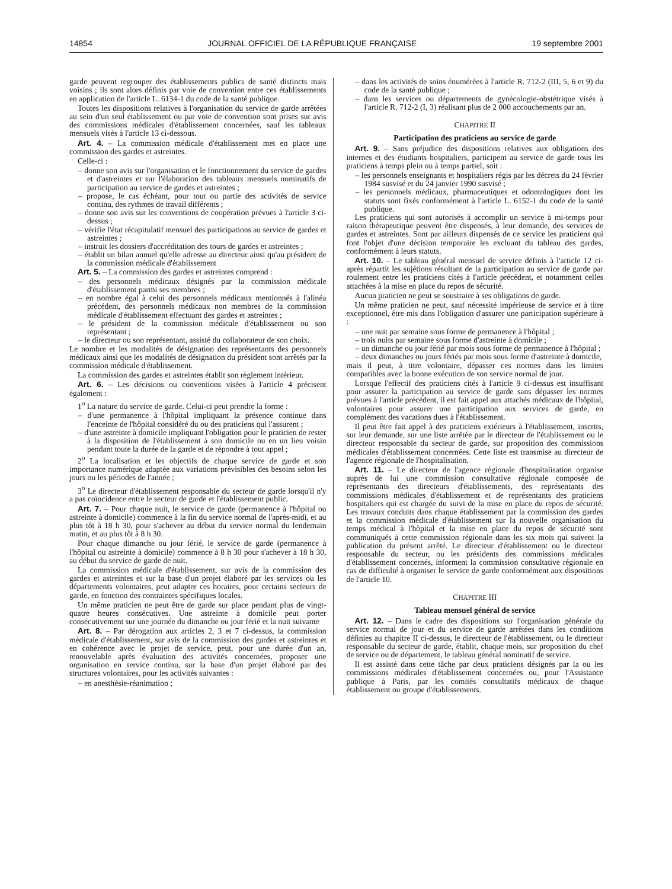14854 JOURNAL OFFICIEL DE LA RÉPUBLIQUE FRANÇAISE 19 septembre 2001
garde peuvent regrouper des établissements publics de santé distincts mais voisins ; ils sont alors définis par voie de convention entre ces établissements en application de l'article L. 6134-1 du code de la santé publique.
Toutes les dispositions relatives à l'organisation du service de garde arrêtées au sein d'un seul établissement ou par voie de convention sont prises sur avis des commissions médicales d'établissement concernées, sauf les tableaux mensuels visés à l'article 13 ci-dessous.
Art. 4. – La commission médicale d'établissement met en place une commission des gardes et astreintes.
Celle-ci :
– donne son avis sur l'organisation et le fonctionnement du service de gardes et d'astreintes et sur l'élaboration des tableaux mensuels nominatifs de participation au service de gardes et astreintes ;
– propose, le cas échéant, pour tout ou partie des activités de service continu, des rythmes de travail différents ;
– donne son avis sur les conventions de coopération prévues à l'article 3 ci-dessus ;
– vérifie l'état récapitulatif mensuel des participations au service de gardes et astreintes ;
– instruit les dossiers d'accréditation des tours de gardes et astreintes ;
– établit un bilan annuel qu'elle adresse au directeur ainsi qu'au président de la commission médicale d'établissement
Art. 5. – La commission des gardes et astreintes comprend :
– des personnels médicaux désignés par la commission médicale d'établissement parmi ses membres ;
– en nombre égal à celui des personnels médicaux mentionnés à l'alinéa précédent, des personnels médicaux non membres de la commission médicale d'établissement effectuant des gardes et astreintes ;
– le président de la commission médicale d'établissement ou son représentant ;
– le directeur ou son représentant, assisté du collaborateur de son choix.
Le nombre et les modalités de désignation des représentants des personnels médicaux ainsi que les modalités de désignation du président sont arrêtés par la commission médicale d'établissement.
La commission des gardes et astreintes établit son règlement intérieur.
Art. 6. – Les décisions ou conventions visées à l'article 4 précisent également :
1<sup>o</sup> La nature du service de garde. Celui-ci peut prendre la forme :
– d'une permanence à l'hôpital impliquant la présence continue dans l'enceinte de l'hôpital considéré du ou des praticiens qui l'assurent ;
– d'une astreinte à domicile impliquant l'obligation pour le praticien de rester à la disposition de l'établissement à son domicile ou en un lieu voisin pendant toute la durée de la garde et de répondre à tout appel ;
2<sup>o</sup> La localisation et les objectifs de chaque service de garde et son importance numérique adaptée aux variations prévisibles des besoins selon les jours ou les périodes de l'année ;
3<sup>o</sup> Le directeur d'établissement responsable du secteur de garde lorsqu'il n'y a pas coïncidence entre le secteur de garde et l'établissement public.
Art. 7. – Pour chaque nuit, le service de garde (permanence à l'hôpital ou astreinte à domicile) commence à la fin du service normal de l'après-midi, et au plus tôt à 18 h 30, pour s'achever au début du service normal du lendemain matin, et au plus tôt à 8 h 30.
Pour chaque dimanche ou jour férié, le service de garde (permanence à l'hôpital ou astreinte à domicile) commence à 8 h 30 pour s'achever à 18 h 30, au début du service de garde de nuit.
La commission médicale d'établissement, sur avis de la commission des gardes et astreintes et sur la base d'un projet élaboré par les services ou les départements volontaires, peut adapter ces horaires, pour certains secteurs de garde, en fonction des contraintes spécifiques locales.
Un même praticien ne peut être de garde sur place pendant plus de vingt-quatre heures consécutives. Une astreinte à domicile peut porter consécutivement sur une journée du dimanche ou jour férié et la nuit suivante
Art. 8. – Par dérogation aux articles 2, 3 et 7 ci-dessus, la commission médicale d'établissement, sur avis de la commission des gardes et astreintes et en cohérence avec le projet de service, peut, pour une durée d'un an, renouvelable après évaluation des activités concernées, proposer une organisation en service continu, sur la base d'un projet élaboré par des structures volontaires, pour les activités suivantes :
– en anesthésie-réanimation ;
– dans les activités de soins énumérées à l'article R. 712-2 (III, 5, 6 et 9) du code de la santé publique ;
– dans les services ou départements de gynécologie-obstétrique visés à l'article R. 712-2 (I, 3) réalisant plus de 2 000 accouchements par an.
CHAPITRE II
Participation des praticiens au service de garde
Art. 9. – Sans préjudice des dispositions relatives aux obligations des internes et des étudiants hospitaliers, participent au service de garde tous les praticiens à temps plein ou à temps partiel, soit :
– les personnels enseignants et hospitaliers régis par les décrets du 24 février 1984 susvisé et du 24 janvier 1990 susvisé ;
– les personnels médicaux, pharmaceutiques et odontologiques dont les statuts sont fixés conformément à l'article L. 6152-1 du code de la santé publique.
Les praticiens qui sont autorisés à accomplir un service à mi-temps pour raison thérapeutique peuvent être dispensés, à leur demande, des services de gardes et astreintes. Sont par ailleurs dispensés de ce service les praticiens qui font l'objet d'une décision temporaire les excluant du tableau des gardes, conformément à leurs statuts.
Art. 10. – Le tableau général mensuel de service définis à l'article 12 ci-après répartit les sujétions résultant de la participation au service de garde par roulement entre les praticiens cités à l'article précédent, et notamment celles attachées à la mise en place du repos de sécurité.
Aucun praticien ne peut se soustraire à ses obligations de garde.
Un même praticien ne peut, sauf nécessité impérieuse de service et à titre exceptionnel, être mis dans l'obligation d'assurer une participation supérieure à :
– une nuit par semaine sous forme de permanence à l'hôpital ;
– trois nuits par semaine sous forme d'astreinte à domicile ;
– un dimanche ou jour férié par mois sous forme de permanence à l'hôpital ;
– deux dimanches ou jours fériés par mois sous forme d'astreinte à domicile,
mais il peut, à titre volontaire, dépasser ces normes dans les limites compatibles avec la bonne exécution de son service normal de jour.
Lorsque l'effectif des praticiens cités à l'article 9 ci-dessus est insuffisant pour assurer la participation au service de garde sans dépasser les normes prévues à l'article précédent, il est fait appel aux attachés médicaux de l'hôpital, volontaires pour assurer une participation aux services de garde, en complément des vacations dues à l'établissement.
Il peut être fait appel à des praticiens extérieurs à l'établissement, inscrits, sur leur demande, sur une liste arrêtée par le directeur de l'établissement ou le directeur responsable du secteur de garde, sur proposition des commissions médicales d'établissement concernées. Cette liste est transmise au directeur de l'agence régionale de l'hospitalisation.
Art. 11. – Le directeur de l'agence régionale d'hospitalisation organise auprès de lui une commission consultative régionale composée de représentants des directeurs d'établissements, des représentants des commissions médicales d'établissement et de représentants des praticiens hospitaliers qui est chargée du suivi de la mise en place du repos de sécurité. Les travaux conduits dans chaque établissement par la commission des gardes et la commission médicale d'établissement sur la nouvelle organisation du temps médical à l'hôpital et la mise en place du repos de sécurité sont communiqués à cette commission régionale dans les six mois qui suivent la publication du présent arrêté. Le directeur d'établissement ou le directeur responsable du secteur, ou les présidents des commissions médicales d'établissement concernés, informent la commission consultative régionale en cas de difficulté à organiser le service de garde conformément aux dispositions de l'article 10.
CHAPITRE III
Tableau mensuel général de service
Art. 12. – Dans le cadre des dispositions sur l'organisation générale du service normal de jour et du service de garde arrêtées dans les conditions définies au chapitre II ci-dessus, le directeur de l'établissement, ou le directeur responsable du secteur de garde, établit, chaque mois, sur proposition du chef de service ou de département, le tableau général nominatif de service.
Il est assisté dans cette tâche par deux praticiens désignés par la ou les commissions médicales d'établissement concernées ou, pour l'Assistance publique à Paris, par les comités consultatifs médicaux de chaque établissement ou groupe d'établissements.